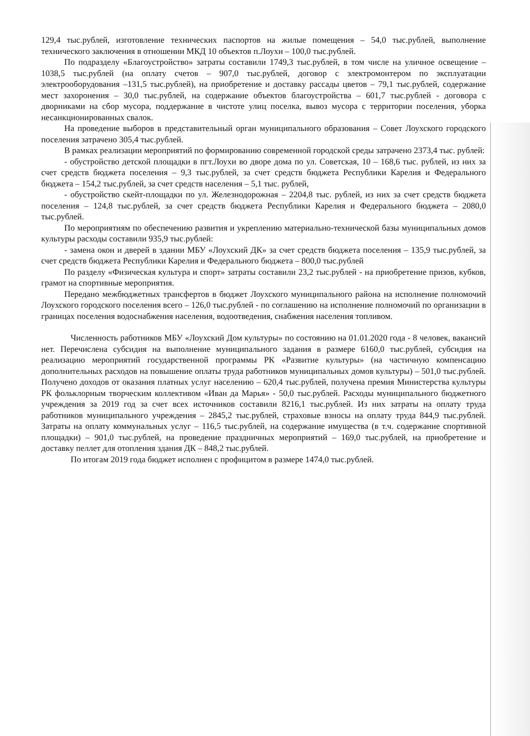129,4 тыс.рублей, изготовление технических паспортов на жилые помещения – 54,0 тыс.рублей, выполнение технического заключения в отношении МКД 10 объектов п.Лоухи – 100,0 тыс.рублей.
По подразделу «Благоустройство» затраты составили 1749,3 тыс.рублей, в том числе на уличное освещение – 1038,5 тыс.рублей (на оплату счетов – 907,0 тыс.рублей, договор с электромонтером по эксплуатации электрооборудования –131,5 тыс.рублей), на приобретение и доставку рассады цветов – 79,1 тыс.рублей, содержание мест захоронения – 30,0 тыс.рублей, на содержание объектов благоустройства – 601,7 тыс.рублей - договора с дворниками на сбор мусора, поддержание в чистоте улиц поселка, вывоз мусора с территории поселения, уборка несанкционированных свалок.
На проведение выборов в представительный орган муниципального образования – Совет Лоухского городского поселения затрачено 305,4 тыс.рублей.
В рамках реализации мероприятий по формированию современной городской среды затрачено 2373,4 тыс. рублей:
- обустройство детской площадки в пгт.Лоухи во дворе дома по ул. Советская, 10 – 168,6 тыс. рублей, из них за счет средств бюджета поселения – 9,3 тыс.рублей, за счет средств бюджета Республики Карелия и Федерального бюджета – 154,2 тыс.рублей, за счет средств населения – 5,1 тыс. рублей,
- обустройство скейт-площадки по ул. Железнодорожная – 2204,8 тыс. рублей, из них за счет средств бюджета поселения – 124,8 тыс.рублей, за счет средств бюджета Республики Карелия и Федерального бюджета – 2080,0 тыс.рублей.
По мероприятиям по обеспечению развития и укреплению материально-технической базы муниципальных домов культуры расходы составили 935,9 тыс.рублей:
- замена окон и дверей в здании МБУ «Лоухский ДК» за счет средств бюджета поселения – 135,9 тыс.рублей, за счет средств бюджета Республики Карелия и Федерального бюджета – 800,0 тыс.рублей
По разделу «Физическая культура и спорт» затраты составили 23,2 тыс.рублей - на приобретение призов, кубков, грамот на спортивные мероприятия.
Передано межбюджетных трансфертов в бюджет Лоухского муниципального района на исполнение полномочий Лоухского городского поселения всего – 126,0 тыс.рублей - по соглашению на исполнение полномочий по организации в границах поселения водоснабжения населения, водоотведения, снабжения населения топливом.
Численность работников МБУ «Лоухский Дом культуры» по состоянию на 01.01.2020 года - 8 человек, вакансий нет. Перечислена субсидия на выполнение муниципального задания в размере 6160,0 тыс.рублей, субсидия на реализацию мероприятий государственной программы РК «Развитие культуры» (на частичную компенсацию дополнительных расходов на повышение оплаты труда работников муниципальных домов культуры) – 501,0 тыс.рублей. Получено доходов от оказания платных услуг населению – 620,4 тыс.рублей, получена премия Министерства культуры РК фольклорным творческим коллективом «Иван да Марья» - 50,0 тыс.рублей. Расходы муниципального бюджетного учреждения за 2019 год за счет всех источников составили 8216,1 тыс.рублей. Из них затраты на оплату труда работников муниципального учреждения – 2845,2 тыс.рублей, страховые взносы на оплату труда 844,9 тыс.рублей. Затраты на оплату коммунальных услуг – 116,5 тыс.рублей, на содержание имущества (в т.ч. содержание спортивной площадки) – 901,0 тыс.рублей, на проведение праздничных мероприятий – 169,0 тыс.рублей, на приобретение и доставку пеллет для отопления здания ДК – 848,2 тыс.рублей.
По итогам 2019 года бюджет исполнен с профицитом в размере 1474,0 тыс.рублей.